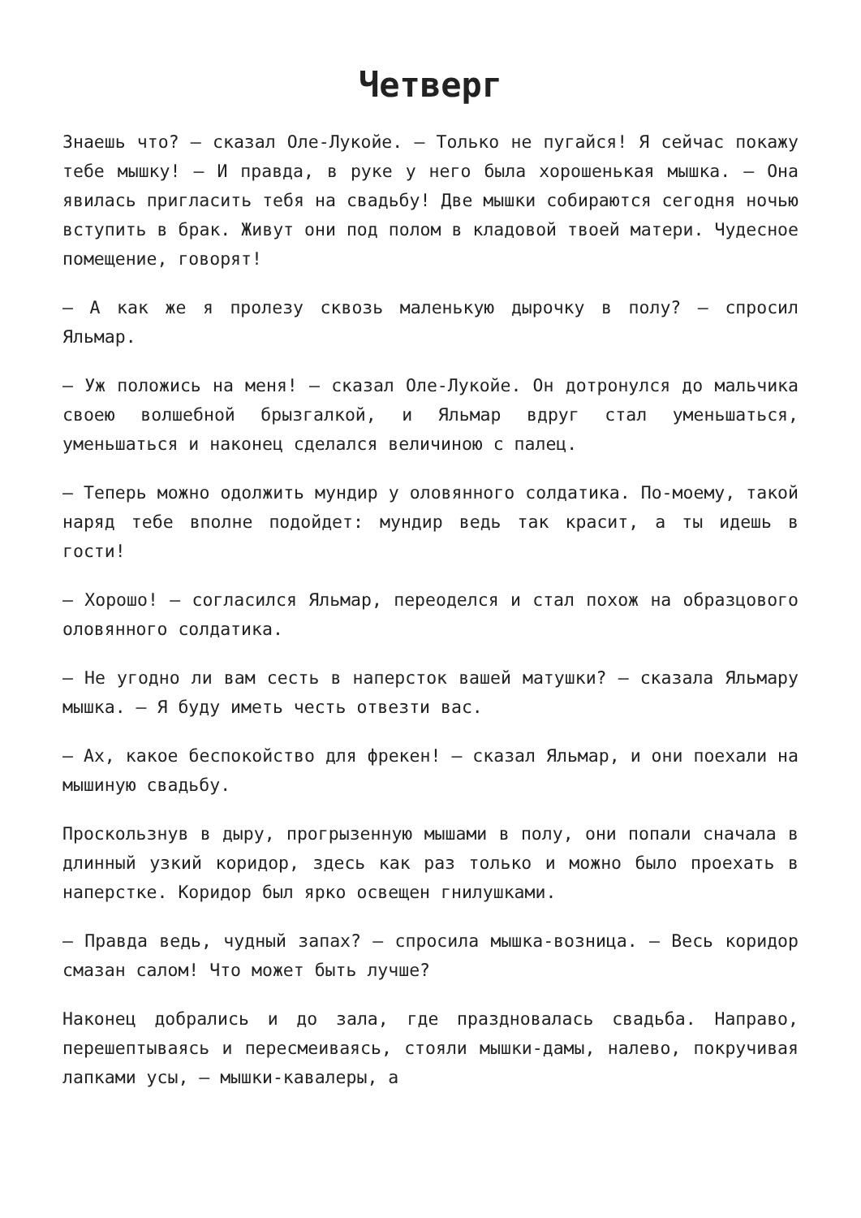Четверг
Знаешь что? — сказал Оле-Лукойе. — Только не пугайся! Я сейчас покажу тебе мышку! — И правда, в руке у него была хорошенькая мышка. — Она явилась пригласить тебя на свадьбу! Две мышки собираются сегодня ночью вступить в брак. Живут они под полом в кладовой твоей матери. Чудесное помещение, говорят!
— А как же я пролезу сквозь маленькую дырочку в полу? — спросил Яльмар.
— Уж положись на меня! — сказал Оле-Лукойе. Он дотронулся до мальчика своею волшебной брызгалкой, и Яльмар вдруг стал уменьшаться, уменьшаться и наконец сделался величиною с палец.
— Теперь можно одолжить мундир у оловянного солдатика. По-моему, такой наряд тебе вполне подойдет: мундир ведь так красит, а ты идешь в гости!
— Хорошо! — согласился Яльмар, переоделся и стал похож на образцового оловянного солдатика.
— Не угодно ли вам сесть в наперсток вашей матушки? — сказала Яльмару мышка. — Я буду иметь честь отвезти вас.
— Ах, какое беспокойство для фрекен! — сказал Яльмар, и они поехали на мышиную свадьбу.
Проскользнув в дыру, прогрызенную мышами в полу, они попали сначала в длинный узкий коридор, здесь как раз только и можно было проехать в наперстке. Коридор был ярко освещен гнилушками.
— Правда ведь, чудный запах? — спросила мышка-возница. — Весь коридор смазан салом! Что может быть лучше?
Наконец добрались и до зала, где праздновалась свадьба. Направо, перешептываясь и пересмеиваясь, стояли мышки-дамы, налево, покручивая лапками усы, — мышки-кавалеры, а